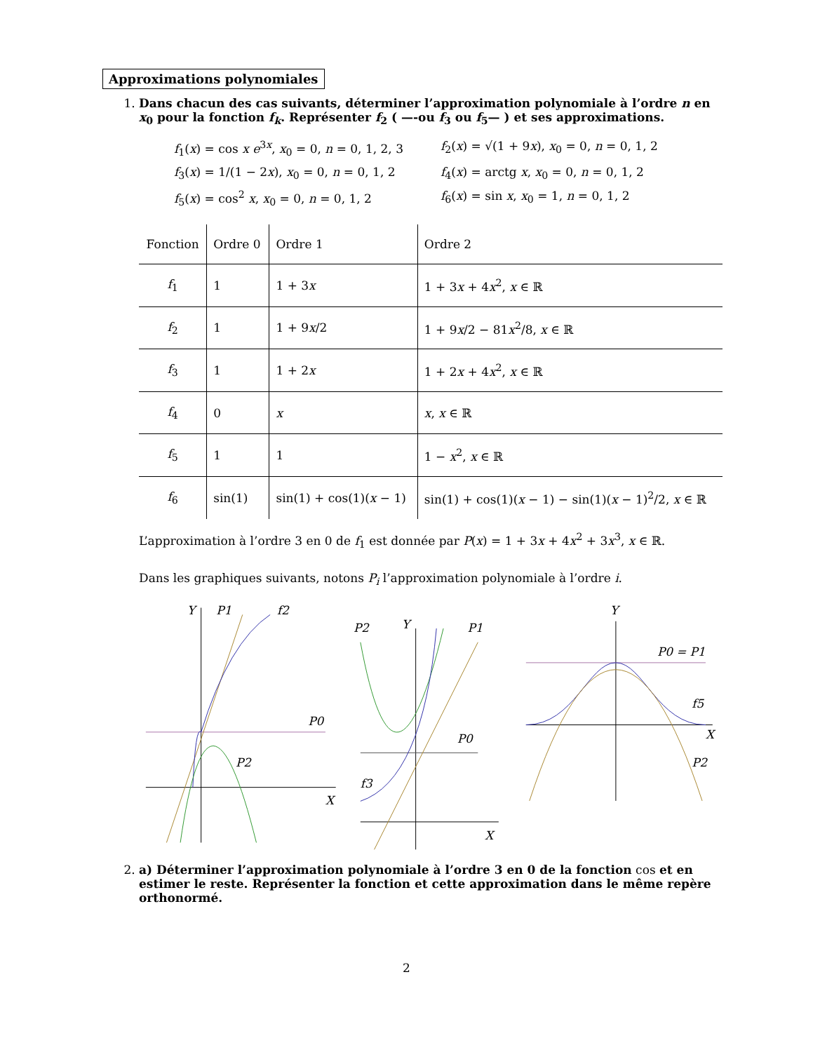Approximations polynomiales
1. Dans chacun des cas suivants, déterminer l’approximation polynomiale à l’ordre n en x<sub>0</sub> pour la fonction f<sub>k</sub>. Représenter f<sub>2</sub> ( —-ou f<sub>3</sub> ou f<sub>5</sub>— ) et ses approximations.
f<sub>1</sub>(x) = cos x e<sup>3x</sup>, x<sub>0</sub> = 0, n = 0, 1, 2, 3
f<sub>2</sub>(x) = √(1 + 9x), x<sub>0</sub> = 0, n = 0, 1, 2
f<sub>3</sub>(x) = 1/(1 − 2x), x<sub>0</sub> = 0, n = 0, 1, 2
f<sub>4</sub>(x) = arctg x, x<sub>0</sub> = 0, n = 0, 1, 2
f<sub>5</sub>(x) = cos<sup>2</sup> x, x<sub>0</sub> = 0, n = 0, 1, 2
f<sub>6</sub>(x) = sin x, x<sub>0</sub> = 1, n = 0, 1, 2
| Fonction | Ordre 0 | Ordre 1 | Ordre 2 |
| f<sub>1</sub> | 1 | 1 + 3 x | 1 + 3 x + 4 x<sup>2</sup>, x ∈ ℝ |
| f<sub>2</sub> | 1 | 1 + 9 x /2 | 1 + 9 x /2 − 81 x<sup>2</sup>/8, x ∈ ℝ |
| f<sub>3</sub> | 1 | 1 + 2 x | 1 + 2 x + 4 x<sup>2</sup>, x ∈ ℝ |
| f<sub>4</sub> | 0 | x | x , x ∈ ℝ |
| f<sub>5</sub> | 1 | 1 | 1 − x<sup>2</sup>, x ∈ ℝ |
| f<sub>6</sub> | sin(1) | sin(1) + cos(1)( x − 1) | sin(1) + cos(1)( x − 1) − sin(1)( x − 1)<sup>2</sup>/2, x ∈ ℝ |
L’approximation à l’ordre 3 en 0 de f<sub>1</sub> est donnée par P(x) = 1 + 3x + 4x<sup>2</sup> + 3x<sup>3</sup>, x ∈ ℝ.
Dans les graphiques suivants, notons P<sub>i</sub> l’approximation polynomiale à l’ordre i.
Y
P1
f2
P0
P2
X
P2
Y
P1
P0
f3
X
Y
P0 = P1
f5
P2
X
2. a) Déterminer l’approximation polynomiale à l’ordre 3 en 0 de la fonction cos et en estimer le reste. Représenter la fonction et cette approximation dans le même repère orthonormé.
2